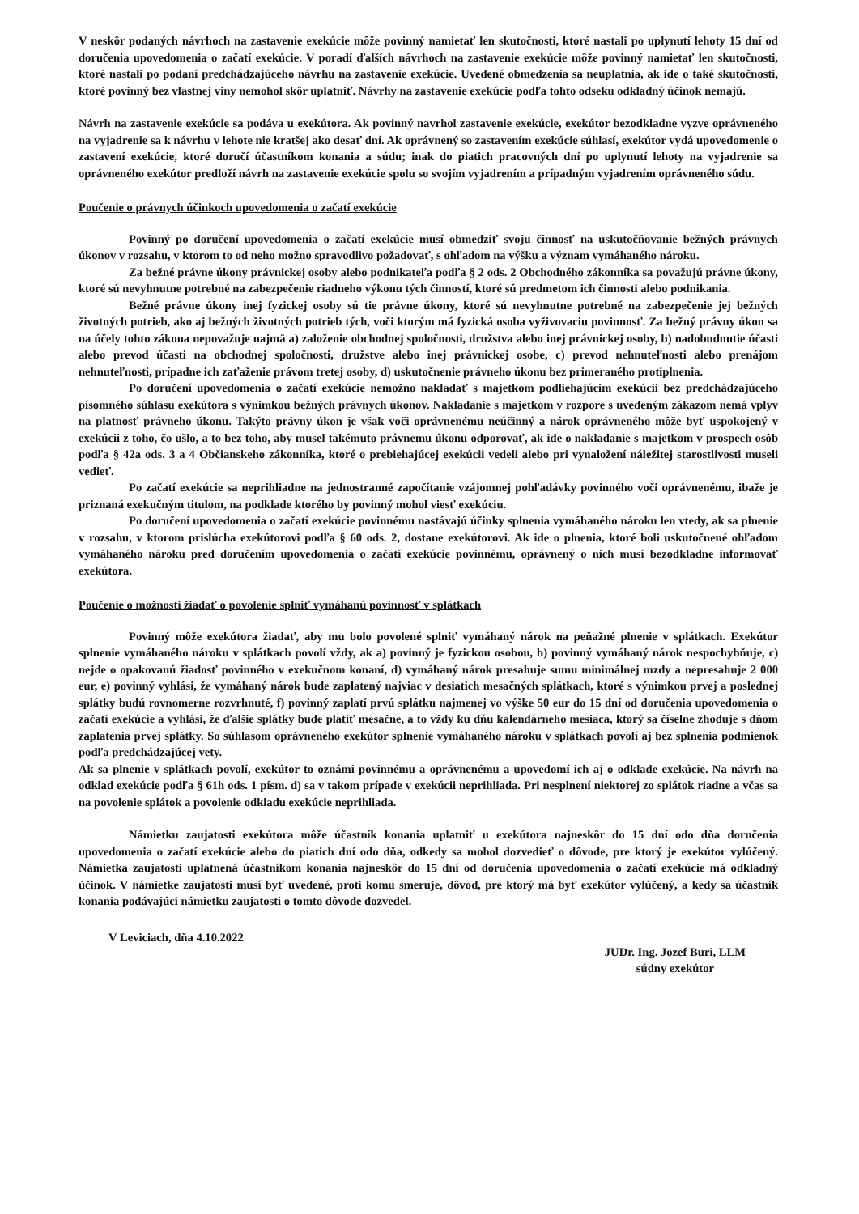V neskôr podaných návrhoch na zastavenie exekúcie môže povinný namietať len skutočnosti, ktoré nastali po uplynutí lehoty 15 dní od doručenia upovedomenia o začatí exekúcie. V poradí ďalších návrhoch na zastavenie exekúcie môže povinný namietať len skutočnosti, ktoré nastali po podaní predchádzajúceho návrhu na zastavenie exekúcie. Uvedené obmedzenia sa neuplatnia, ak ide o také skutočnosti, ktoré povinný bez vlastnej viny nemohol skôr uplatniť. Návrhy na zastavenie exekúcie podľa tohto odseku odkladný účinok nemajú.
Návrh na zastavenie exekúcie sa podáva u exekútora. Ak povinný navrhol zastavenie exekúcie, exekútor bezodkladne vyzve oprávneného na vyjadrenie sa k návrhu v lehote nie kratšej ako desať dní. Ak oprávnený so zastavením exekúcie súhlasí, exekútor vydá upovedomenie o zastavení exekúcie, ktoré doručí účastníkom konania a súdu; inak do piatich pracovných dní po uplynutí lehoty na vyjadrenie sa oprávneného exekútor predloží návrh na zastavenie exekúcie spolu so svojím vyjadrením a prípadným vyjadrením oprávneného súdu.
Poučenie o právnych účinkoch upovedomenia o začatí exekúcie
Povinný po doručení upovedomenia o začatí exekúcie musí obmedziť svoju činnosť na uskutočňovanie bežných právnych úkonov v rozsahu, v ktorom to od neho možno spravodlivo požadovať, s ohľadom na výšku a význam vymáhaného nároku.
Za bežné právne úkony právnickej osoby alebo podnikateľa podľa § 2 ods. 2 Obchodného zákonníka sa považujú právne úkony, ktoré sú nevyhnutne potrebné na zabezpečenie riadneho výkonu tých činností, ktoré sú predmetom ich činnosti alebo podnikania.
Bežné právne úkony inej fyzickej osoby sú tie právne úkony, ktoré sú nevyhnutne potrebné na zabezpečenie jej bežných životných potrieb, ako aj bežných životných potrieb tých, voči ktorým má fyzická osoba vyživovaciu povinnosť. Za bežný právny úkon sa na účely tohto zákona nepovažuje najmä a) založenie obchodnej spoločnosti, družstva alebo inej právnickej osoby, b) nadobudnutie účasti alebo prevod účasti na obchodnej spoločnosti, družstve alebo inej právnickej osobe, c) prevod nehnuteľnosti alebo prenájom nehnuteľnosti, prípadne ich zaťaženie právom tretej osoby, d) uskutočnenie právneho úkonu bez primeraného protiplnenia.
Po doručení upovedomenia o začatí exekúcie nemožno nakladať s majetkom podliehajúcim exekúcii bez predchádzajúceho písomného súhlasu exekútora s výnimkou bežných právnych úkonov. Nakladanie s majetkom v rozpore s uvedeným zákazom nemá vplyv na platnosť právneho úkonu. Takýto právny úkon je však voči oprávnenému neúčinný a nárok oprávneného môže byť uspokojený v exekúcii z toho, čo ušlo, a to bez toho, aby musel takémuto právnemu úkonu odporovať, ak ide o nakladanie s majetkom v prospech osôb podľa § 42a ods. 3 a 4 Občianskeho zákonníka, ktoré o prebiehajúcej exekúcii vedeli alebo pri vynaložení náležitej starostlivosti museli vedieť.
Po začatí exekúcie sa neprihliadne na jednostranné započítanie vzájomnej pohľadávky povinného voči oprávnenému, ibaže je priznaná exekučným titulom, na podklade ktorého by povinný mohol viesť exekúciu.
Po doručení upovedomenia o začatí exekúcie povinnému nastávajú účinky splnenia vymáhaného nároku len vtedy, ak sa plnenie v rozsahu, v ktorom prislúcha exekútorovi podľa § 60 ods. 2, dostane exekútorovi. Ak ide o plnenia, ktoré boli uskutočnené ohľadom vymáhaného nároku pred doručením upovedomenia o začatí exekúcie povinnému, oprávnený o nich musí bezodkladne informovať exekútora.
Poučenie o možnosti žiadať o povolenie splniť vymáhanú povinnosť v splátkach
Povinný môže exekútora žiadať, aby mu bolo povolené splniť vymáhaný nárok na peňažné plnenie v splátkach. Exekútor splnenie vymáhaného nároku v splátkach povolí vždy, ak a) povinný je fyzickou osobou, b) povinný vymáhaný nárok nespochybňuje, c) nejde o opakovanú žiadosť povinného v exekučnom konaní, d) vymáhaný nárok presahuje sumu minimálnej mzdy a nepresahuje 2 000 eur, e) povinný vyhlási, že vymáhaný nárok bude zaplatený najviac v desiatich mesačných splátkach, ktoré s výnimkou prvej a poslednej splátky budú rovnomerne rozvrhnuté, f) povinný zaplatí prvú splátku najmenej vo výške 50 eur do 15 dní od doručenia upovedomenia o začatí exekúcie a vyhlási, že ďalšie splátky bude platiť mesačne, a to vždy ku dňu kalendárneho mesiaca, ktorý sa číselne zhoduje s dňom zaplatenia prvej splátky. So súhlasom oprávneného exekútor splnenie vymáhaného nároku v splátkach povolí aj bez splnenia podmienok podľa predchádzajúcej vety.
Ak sa plnenie v splátkach povolí, exekútor to oznámi povinnému a oprávnenému a upovedomí ich aj o odklade exekúcie. Na návrh na odklad exekúcie podľa § 61h ods. 1 písm. d) sa v takom prípade v exekúcii neprihliada. Pri nesplnení niektorej zo splátok riadne a včas sa na povolenie splátok a povolenie odkladu exekúcie neprihliada.
Námietku zaujatosti exekútora môže účastník konania uplatniť u exekútora najneskôr do 15 dní odo dňa doručenia upovedomenia o začatí exekúcie alebo do piatich dní odo dňa, odkedy sa mohol dozvedieť o dôvode, pre ktorý je exekútor vylúčený. Námietka zaujatosti uplatnená účastníkom konania najneskôr do 15 dní od doručenia upovedomenia o začatí exekúcie má odkladný účinok. V námietke zaujatosti musí byť uvedené, proti komu smeruje, dôvod, pre ktorý má byť exekútor vylúčený, a kedy sa účastník konania podávajúci námietku zaujatosti o tomto dôvode dozvedel.
V Leviciach, dňa 4.10.2022
JUDr. Ing. Jozef Buri, LLM
súdny exekútor